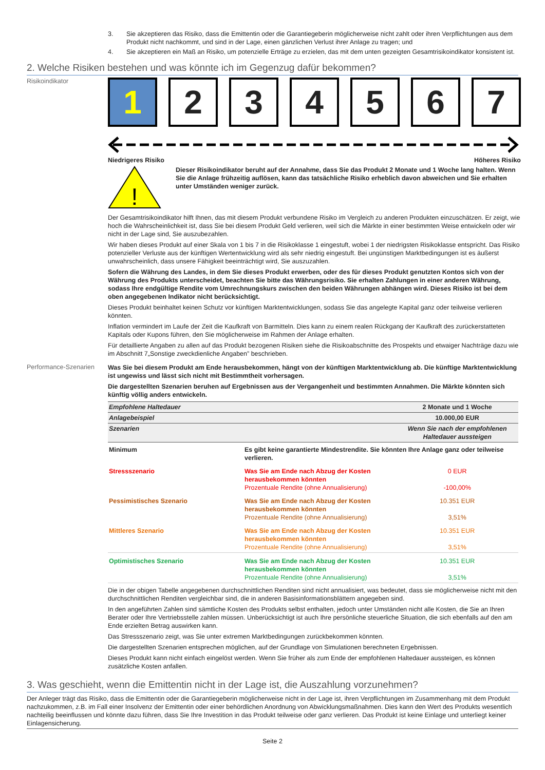3. Sie akzeptieren das Risiko, dass die Emittentin oder die Garantiegeberin möglicherweise nicht zahlt oder ihren Verpflichtungen aus dem Produkt nicht nachkommt, und sind in der Lage, einen gänzlichen Verlust ihrer Anlage zu tragen; und
4. Sie akzeptieren ein Maß an Risiko, um potenzielle Erträge zu erzielen, das mit dem unten gezeigten Gesamtrisikoindikator konsistent ist.
2. Welche Risiken bestehen und was könnte ich im Gegenzug dafür bekommen?
Risikoindikator
1 2 3 4 5 6 7
Niedrigeres Risiko Höheres Risiko
!
Dieser Risikoindikator beruht auf der Annahme, dass Sie das Produkt 2 Monate und 1 Woche lang halten. Wenn Sie die Anlage frühzeitig auflösen, kann das tatsächliche Risiko erheblich davon abweichen und Sie erhalten unter Umständen weniger zurück.
Der Gesamtrisikoindikator hilft Ihnen, das mit diesem Produkt verbundene Risiko im Vergleich zu anderen Produkten einzuschätzen. Er zeigt, wie hoch die Wahrscheinlichkeit ist, dass Sie bei diesem Produkt Geld verlieren, weil sich die Märkte in einer bestimmten Weise entwickeln oder wir nicht in der Lage sind, Sie auszubezahlen.
Wir haben dieses Produkt auf einer Skala von 1 bis 7 in die Risikoklasse 1 eingestuft, wobei 1 der niedrigsten Risikoklasse entspricht. Das Risiko potenzieller Verluste aus der künftigen Wertentwicklung wird als sehr niedrig eingestuft. Bei ungünstigen Marktbedingungen ist es äußerst unwahrscheinlich, dass unsere Fähigkeit beeinträchtigt wird, Sie auszuzahlen.
Sofern die Währung des Landes, in dem Sie dieses Produkt erwerben, oder des für dieses Produkt genutzten Kontos sich von der Währung des Produkts unterscheidet, beachten Sie bitte das Währungsrisiko. Sie erhalten Zahlungen in einer anderen Währung, sodass Ihre endgültige Rendite vom Umrechnungskurs zwischen den beiden Währungen abhängen wird. Dieses Risiko ist bei dem oben angegebenen Indikator nicht berücksichtigt.
Dieses Produkt beinhaltet keinen Schutz vor künftigen Marktentwicklungen, sodass Sie das angelegte Kapital ganz oder teilweise verlieren könnten.
Inflation vermindert im Laufe der Zeit die Kaufkraft von Barmitteln. Dies kann zu einem realen Rückgang der Kaufkraft des zurückerstatteten Kapitals oder Kupons führen, den Sie möglicherweise im Rahmen der Anlage erhalten.
Für detaillierte Angaben zu allen auf das Produkt bezogenen Risiken siehe die Risikoabschnitte des Prospekts und etwaiger Nachträge dazu wie im Abschnitt 7„Sonstige zweckdienliche Angaben” beschrieben.
Performance-Szenarien
Was Sie bei diesem Produkt am Ende herausbekommen, hängt von der künftigen Marktentwicklung ab. Die künftige Marktentwicklung ist ungewiss und lässt sich nicht mit Bestimmtheit vorhersagen.
Die dargestellten Szenarien beruhen auf Ergebnissen aus der Vergangenheit und bestimmten Annahmen. Die Märkte könnten sich künftig völlig anders entwickeln.
| Empfohlene Haltedauer | | 2 Monate und 1 Woche |
| Anlagebeispiel | | 10.000,00 EUR |
| Szenarien | | Wenn Sie nach der empfohlenen Haltedauer aussteigen |
| Minimum | Es gibt keine garantierte Mindestrendite. Sie könnten Ihre Anlage ganz oder teilweise verlieren. | |
| Stressszenario | Was Sie am Ende nach Abzug der Kosten herausbekommen könnten Prozentuale Rendite (ohne Annualisierung) | 0 EUR -100,00% |
| Pessimistisches Szenario | Was Sie am Ende nach Abzug der Kosten herausbekommen könnten Prozentuale Rendite (ohne Annualisierung) | 10.351 EUR 3,51% |
| Mittleres Szenario | Was Sie am Ende nach Abzug der Kosten herausbekommen könnten Prozentuale Rendite (ohne Annualisierung) | 10.351 EUR 3,51% |
| Optimistisches Szenario | Was Sie am Ende nach Abzug der Kosten herausbekommen könnten Prozentuale Rendite (ohne Annualisierung) | 10.351 EUR 3,51% |
Die in der obigen Tabelle angegebenen durchschnittlichen Renditen sind nicht annualisiert, was bedeutet, dass sie möglicherweise nicht mit den durchschnittlichen Renditen vergleichbar sind, die in anderen Basisinformationsblättern angegeben sind.
In den angeführten Zahlen sind sämtliche Kosten des Produkts selbst enthalten, jedoch unter Umständen nicht alle Kosten, die Sie an Ihren Berater oder Ihre Vertriebsstelle zahlen müssen. Unberücksichtigt ist auch Ihre persönliche steuerliche Situation, die sich ebenfalls auf den am Ende erzielten Betrag auswirken kann.
Das Stressszenario zeigt, was Sie unter extremen Marktbedingungen zurückbekommen könnten.
Die dargestellten Szenarien entsprechen möglichen, auf der Grundlage von Simulationen berechneten Ergebnissen.
Dieses Produkt kann nicht einfach eingelöst werden. Wenn Sie früher als zum Ende der empfohlenen Haltedauer aussteigen, es können zusätzliche Kosten anfallen.
3. Was geschieht, wenn die Emittentin nicht in der Lage ist, die Auszahlung vorzunehmen?
Der Anleger trägt das Risiko, dass die Emittentin oder die Garantiegeberin möglicherweise nicht in der Lage ist, ihren Verpflichtungen im Zusammenhang mit dem Produkt nachzukommen, z.B. im Fall einer Insolvenz der Emittentin oder einer behördlichen Anordnung von Abwicklungsmaßnahmen. Dies kann den Wert des Produkts wesentlich nachteilig beeinflussen und könnte dazu führen, dass Sie Ihre Investition in das Produkt teilweise oder ganz verlieren. Das Produkt ist keine Einlage und unterliegt keiner Einlagensicherung.
Seite 2